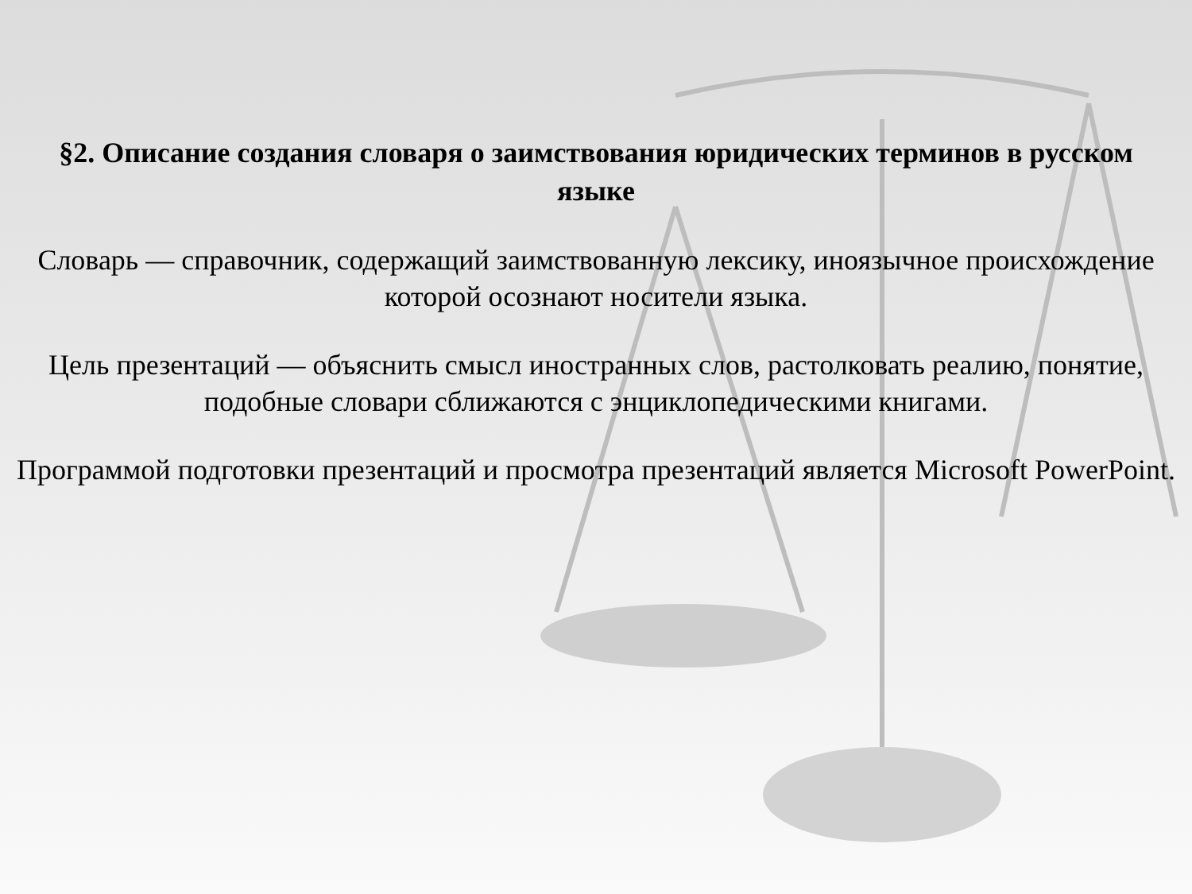§2. Описание создания словаря о заимствования юридических терминов в русском языке
Словарь — справочник, содержащий заимствованную лексику, иноязычное происхождение которой осознают носители языка.
Цель презентаций — объяснить смысл иностранных слов, растолковать реалию, понятие, подобные словари сближаются с энциклопедическими книгами.
Программой подготовки презентаций и просмотра презентаций является Microsoft PowerPoint.